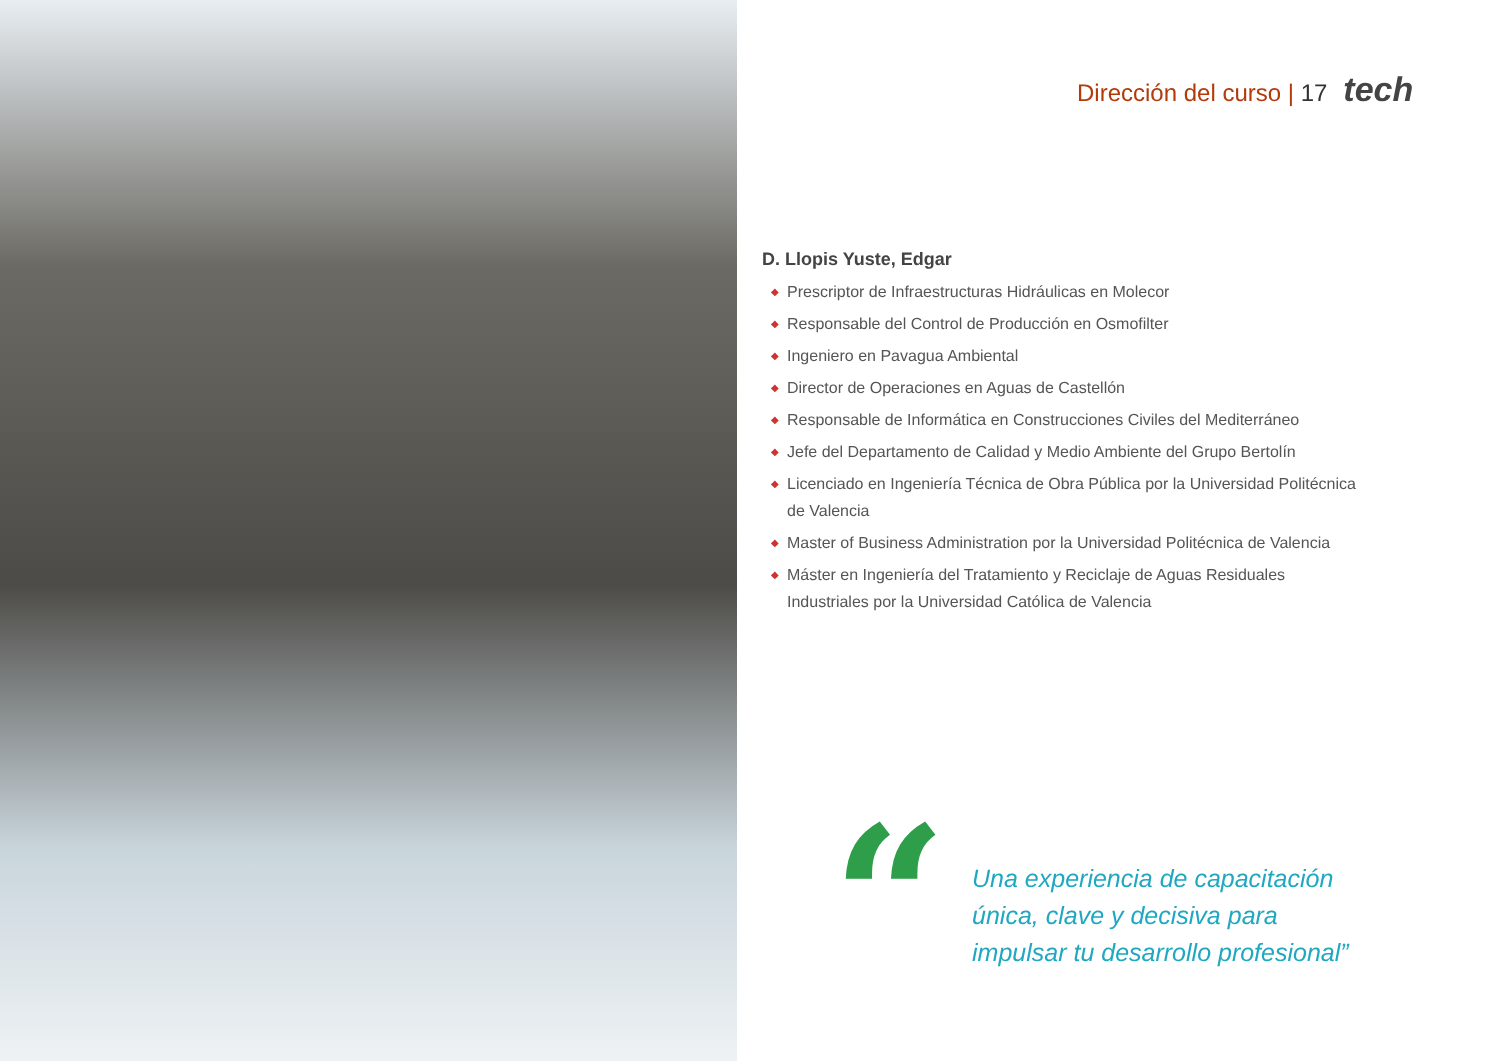Dirección del curso | 17 tech
D. Llopis Yuste, Edgar
◆ Prescriptor de Infraestructuras Hidráulicas en Molecor
◆ Responsable del Control de Producción en Osmofilter
◆ Ingeniero en Pavagua Ambiental
◆ Director de Operaciones en Aguas de Castellón
◆ Responsable de Informática en Construcciones Civiles del Mediterráneo
◆ Jefe del Departamento de Calidad y Medio Ambiente del Grupo Bertolín
◆ Licenciado en Ingeniería Técnica de Obra Pública por la Universidad Politécnica de Valencia
◆ Master of Business Administration por la Universidad Politécnica de Valencia
◆ Máster en Ingeniería del Tratamiento y Reciclaje de Aguas Residuales Industriales por la Universidad Católica de Valencia
“
Una experiencia de capacitación
única, clave y decisiva para
impulsar tu desarrollo profesional”